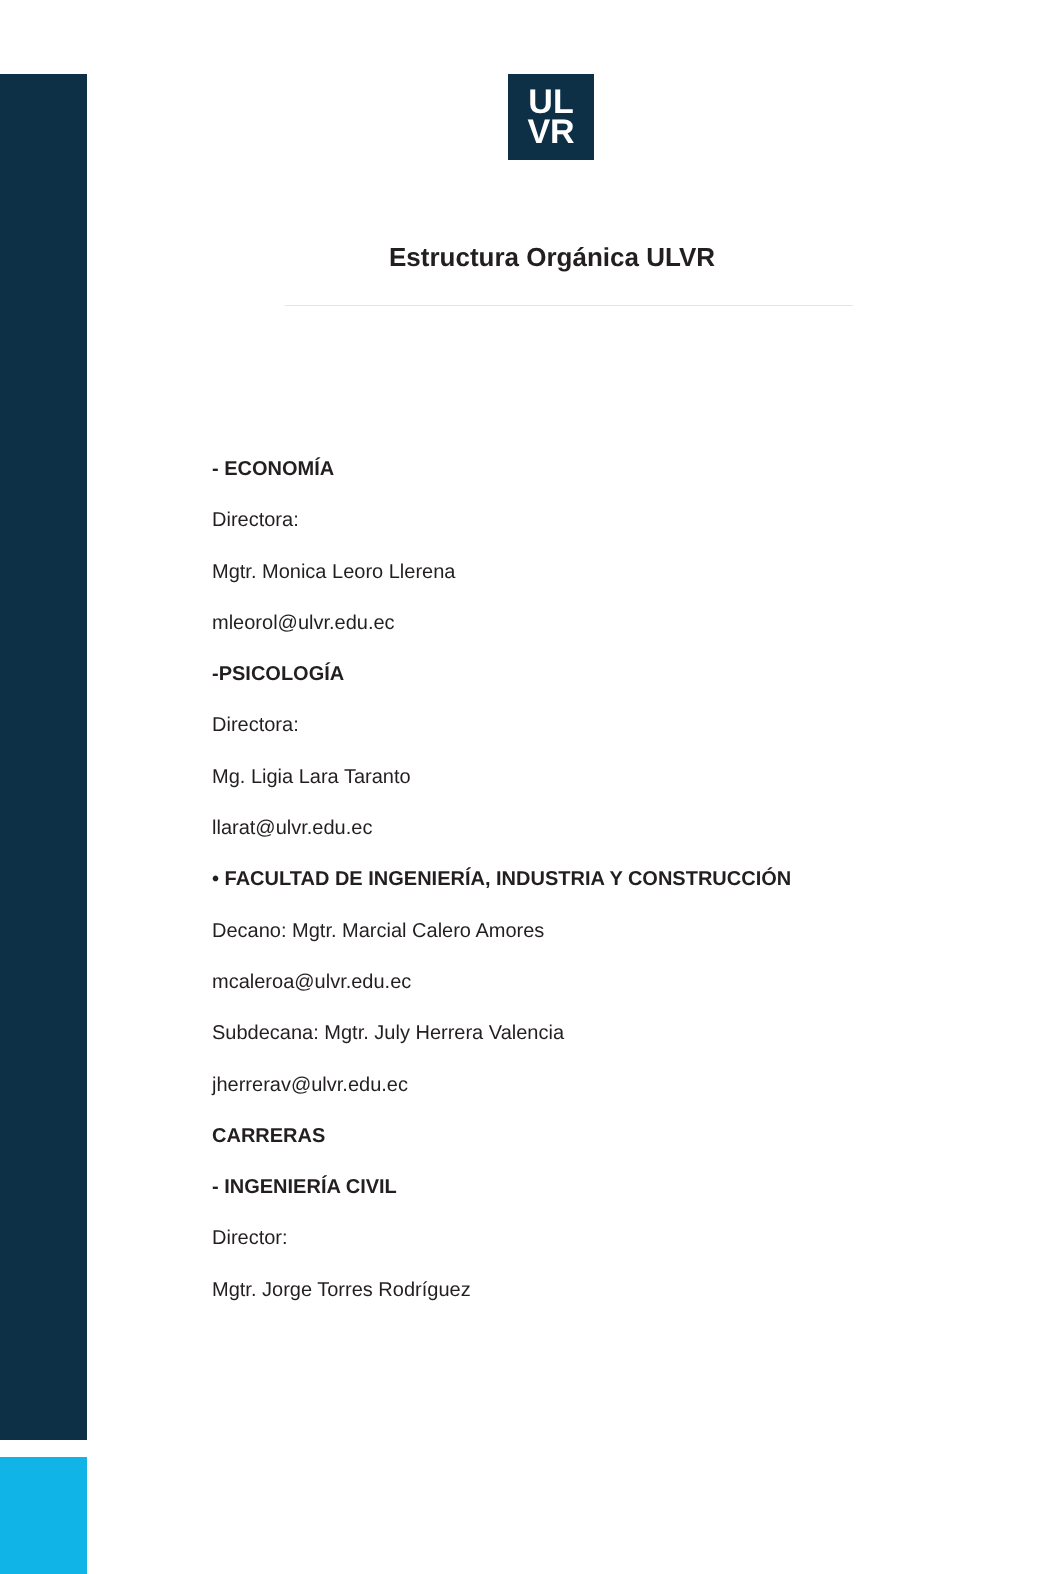UL
VR
Estructura Orgánica ULVR
- ECONOMÍA
Directora:
Mgtr. Monica Leoro Llerena
mleorol@ulvr.edu.ec
-PSICOLOGÍA
Directora:
Mg. Ligia Lara Taranto
llarat@ulvr.edu.ec
• FACULTAD DE INGENIERÍA, INDUSTRIA Y CONSTRUCCIÓN
Decano: Mgtr. Marcial Calero Amores
mcaleroa@ulvr.edu.ec
Subdecana: Mgtr. July Herrera Valencia
jherrerav@ulvr.edu.ec
CARRERAS
- INGENIERÍA CIVIL
Director:
Mgtr. Jorge Torres Rodríguez